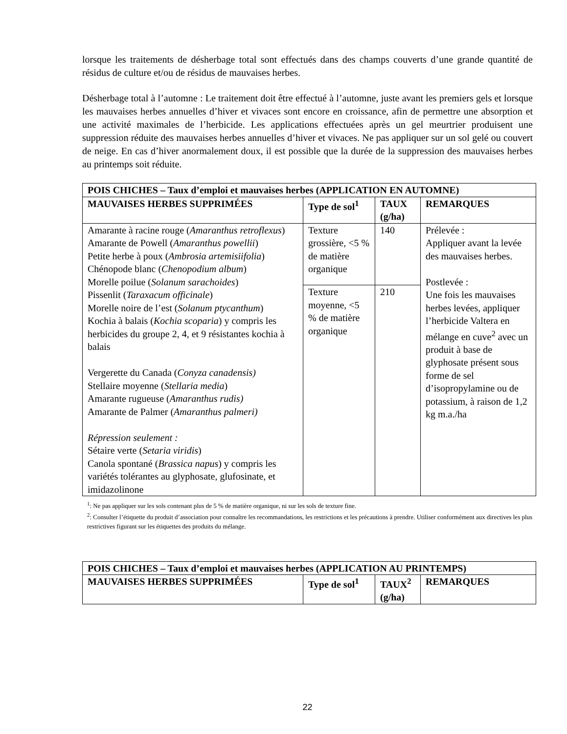lorsque les traitements de désherbage total sont effectués dans des champs couverts d’une grande quantité de résidus de culture et/ou de résidus de mauvaises herbes.
Désherbage total à l’automne : Le traitement doit être effectué à l’automne, juste avant les premiers gels et lorsque les mauvaises herbes annuelles d’hiver et vivaces sont encore en croissance, afin de permettre une absorption et une activité maximales de l’herbicide. Les applications effectuées après un gel meurtrier produisent une suppression réduite des mauvaises herbes annuelles d’hiver et vivaces. Ne pas appliquer sur un sol gelé ou couvert de neige. En cas d’hiver anormalement doux, il est possible que la durée de la suppression des mauvaises herbes au printemps soit réduite.
| POIS CHICHES – Taux d’emploi et mauvaises herbes (APPLICATION EN AUTOMNE) | | | |
| --- | --- | --- | --- |
| MAUVAISES HERBES SUPPRIMÉES | Type de sol<sup>1</sup> | TAUX (g/ha) | REMARQUES |
| Amarante à racine rouge ( Amaranthus retroflexus ) Amarante de Powell ( Amaranthus powellii ) Petite herbe à poux ( Ambrosia artemisiifolia ) Chénopode blanc ( Chenopodium album ) Morelle poilue ( Solanum sarachoides ) Pissenlit ( Taraxacum officinale ) Morelle noire de l’est ( Solanum ptycanthum ) Kochia à balais ( Kochia scoparia ) y compris les herbicides du groupe 2, 4, et 9 résistantes kochia à balais Vergerette du Canada ( Conyza canadensis) Stellaire moyenne ( Stellaria media ) Amarante rugueuse ( Amaranthus rudis) Amarante de Palmer ( Amaranthus palmeri) Répression seulement : Sétaire verte ( Setaria viridis ) Canola spontané ( Brassica napus ) y compris les variétés tolérantes au glyphosate, glufosinate, et imidazolinone | Texture grossière, <5 % de matière organique | 140 | Prélevée : Appliquer avant la levée des mauvaises herbes. Postlevée : Une fois les mauvaises herbes levées, appliquer l’herbicide Valtera en mélange en cuve<sup>2</sup> avec un produit à base de glyphosate présent sous forme de sel d’isopropylamine ou de potassium, à raison de 1,2 kg m.a./ha |
| | Texture moyenne, <5 % de matière organique | 210 | |
<sup>1</sup>: Ne pas appliquer sur les sols contenant plus de 5 % de matière organique, ni sur les sols de texture fine.
<sup>2</sup>: Consulter l’étiquette du produit d’association pour connaître les recommandations, les restrictions et les précautions à prendre. Utiliser conformément aux directives les plus restrictives figurant sur les étiquettes des produits du mélange.
| POIS CHICHES – Taux d’emploi et mauvaises herbes (APPLICATION AU PRINTEMPS) | | | |
| --- | --- | --- | --- |
| MAUVAISES HERBES SUPPRIMÉES | Type de sol<sup>1</sup> | TAUX<sup>2</sup> (g/ha) | REMARQUES |
22